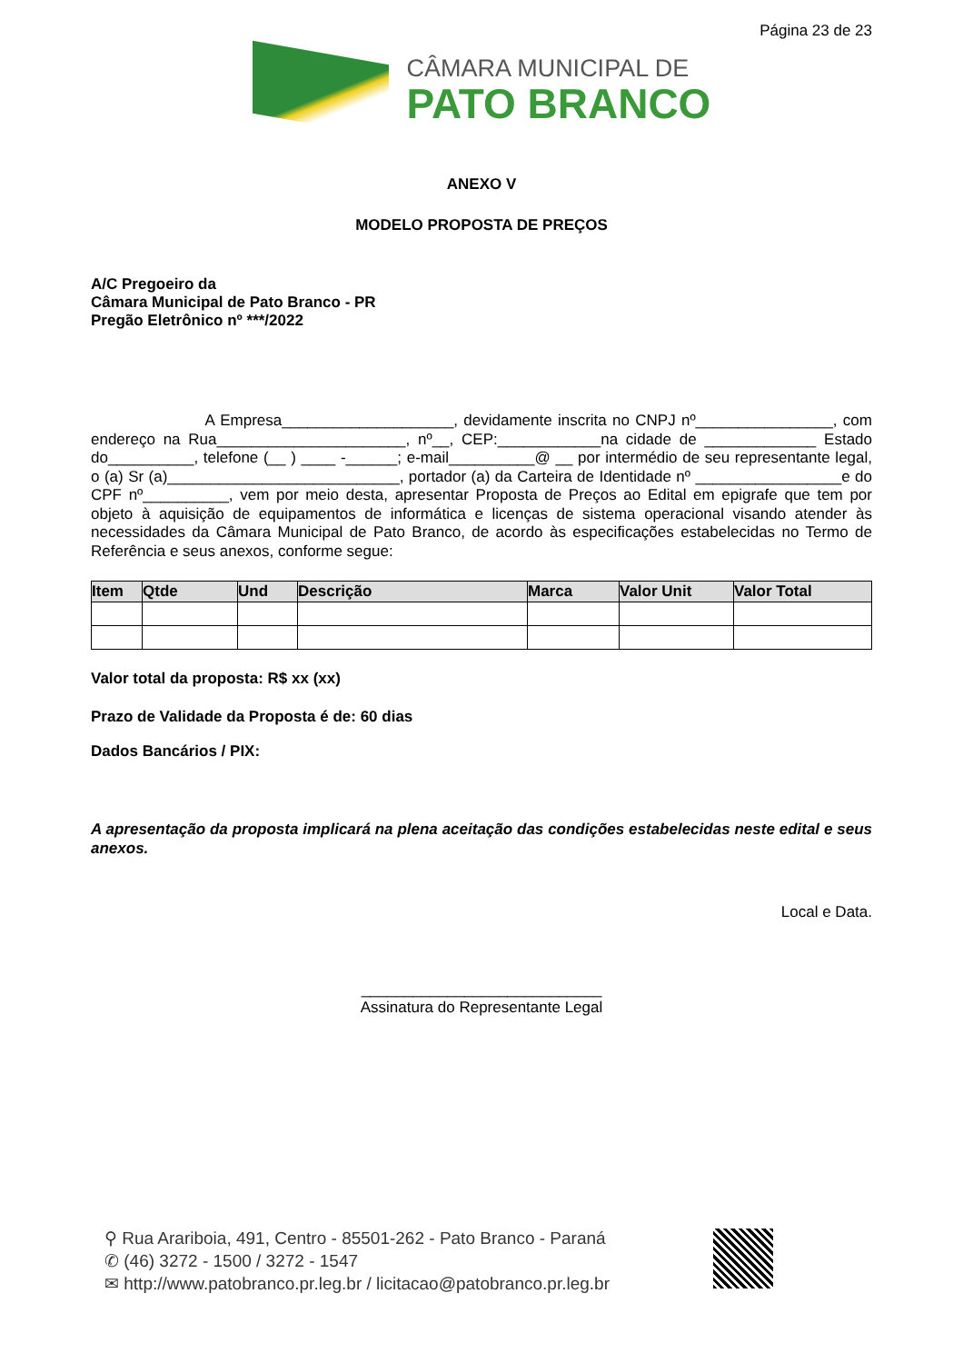Página 23 de 23
CÂMARA MUNICIPAL DE
PATO BRANCO
ANEXO V
MODELO PROPOSTA DE PREÇOS
A/C Pregoeiro da
Câmara Municipal de Pato Branco - PR
Pregão Eletrônico nº ***/2022
A Empresa____________________, devidamente inscrita no CNPJ nº________________, com endereço na Rua______________________, nº__, CEP:____________na cidade de _____________ Estado do__________, telefone (__ ) ____ -______; e-mail__________@ __ por intermédio de seu representante legal, o (a) Sr (a)___________________________, portador (a) da Carteira de Identidade nº _________________e do CPF nº__________, vem por meio desta, apresentar Proposta de Preços ao Edital em epigrafe que tem por objeto à aquisição de equipamentos de informática e licenças de sistema operacional visando atender às necessidades da Câmara Municipal de Pato Branco, de acordo às especificações estabelecidas no Termo de Referência e seus anexos, conforme segue:
| Item | Qtde | Und | Descrição | Marca | Valor Unit | Valor Total |
| --- | --- | --- | --- | --- | --- | --- |
Valor total da proposta: R$ xx (xx)
Prazo de Validade da Proposta é de: 60 dias
Dados Bancários / PIX:
A apresentação da proposta implicará na plena aceitação das condições estabelecidas neste edital e seus anexos.
Local e Data.
____________________________
Assinatura do Representante Legal
⚲ Rua Arariboia, 491, Centro - 85501-262 - Pato Branco - Paraná
✆ (46) 3272 - 1500 / 3272 - 1547
✉ http://www.patobranco.pr.leg.br / licitacao@patobranco.pr.leg.br